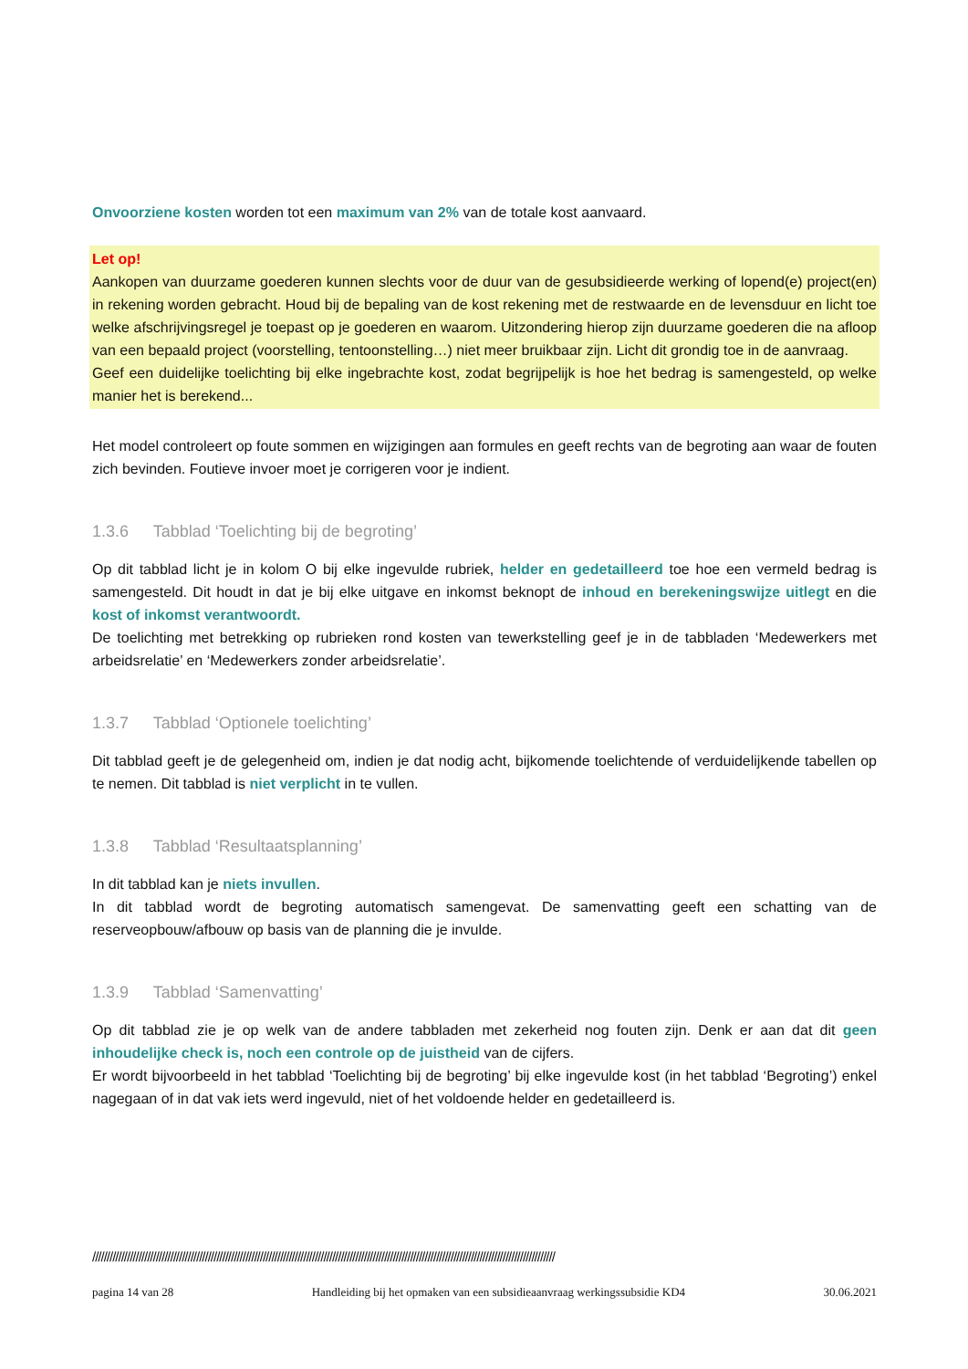Onvoorziene kosten worden tot een maximum van 2% van de totale kost aanvaard.
Let op!
Aankopen van duurzame goederen kunnen slechts voor de duur van de gesubsidieerde werking of lopend(e) project(en) in rekening worden gebracht. Houd bij de bepaling van de kost rekening met de restwaarde en de levensduur en licht toe welke afschrijvingsregel je toepast op je goederen en waarom. Uitzondering hierop zijn duurzame goederen die na afloop van een bepaald project (voorstelling, tentoonstelling…) niet meer bruikbaar zijn. Licht dit grondig toe in de aanvraag.
Geef een duidelijke toelichting bij elke ingebrachte kost, zodat begrijpelijk is hoe het bedrag is samengesteld, op welke manier het is berekend...
Het model controleert op foute sommen en wijzigingen aan formules en geeft rechts van de begroting aan waar de fouten zich bevinden. Foutieve invoer moet je corrigeren voor je indient.
1.3.6 Tabblad ‘Toelichting bij de begroting’
Op dit tabblad licht je in kolom O bij elke ingevulde rubriek, helder en gedetailleerd toe hoe een vermeld bedrag is samengesteld. Dit houdt in dat je bij elke uitgave en inkomst beknopt de inhoud en berekeningswijze uitlegt en die kost of inkomst verantwoordt.
De toelichting met betrekking op rubrieken rond kosten van tewerkstelling geef je in de tabbladen ‘Medewerkers met arbeidsrelatie’ en ‘Medewerkers zonder arbeidsrelatie’.
1.3.7 Tabblad ‘Optionele toelichting’
Dit tabblad geeft je de gelegenheid om, indien je dat nodig acht, bijkomende toelichtende of verduidelijkende tabellen op te nemen. Dit tabblad is niet verplicht in te vullen.
1.3.8 Tabblad ‘Resultaatsplanning’
In dit tabblad kan je niets invullen.
In dit tabblad wordt de begroting automatisch samengevat. De samenvatting geeft een schatting van de reserveopbouw/afbouw op basis van de planning die je invulde.
1.3.9 Tabblad ‘Samenvatting’
Op dit tabblad zie je op welk van de andere tabbladen met zekerheid nog fouten zijn. Denk er aan dat dit geen inhoudelijke check is, noch een controle op de juistheid van de cijfers.
Er wordt bijvoorbeeld in het tabblad ‘Toelichting bij de begroting’ bij elke ingevulde kost (in het tabblad ‘Begroting’) enkel nagegaan of in dat vak iets werd ingevuld, niet of het voldoende helder en gedetailleerd is.
////////////////////////////////////////////////////////////////////////////////////////////////////////////////////////////////////////////////////////////////
pagina 14 van 28 Handleiding bij het opmaken van een subsidieaanvraag werkingssubsidie KD4 30.06.2021